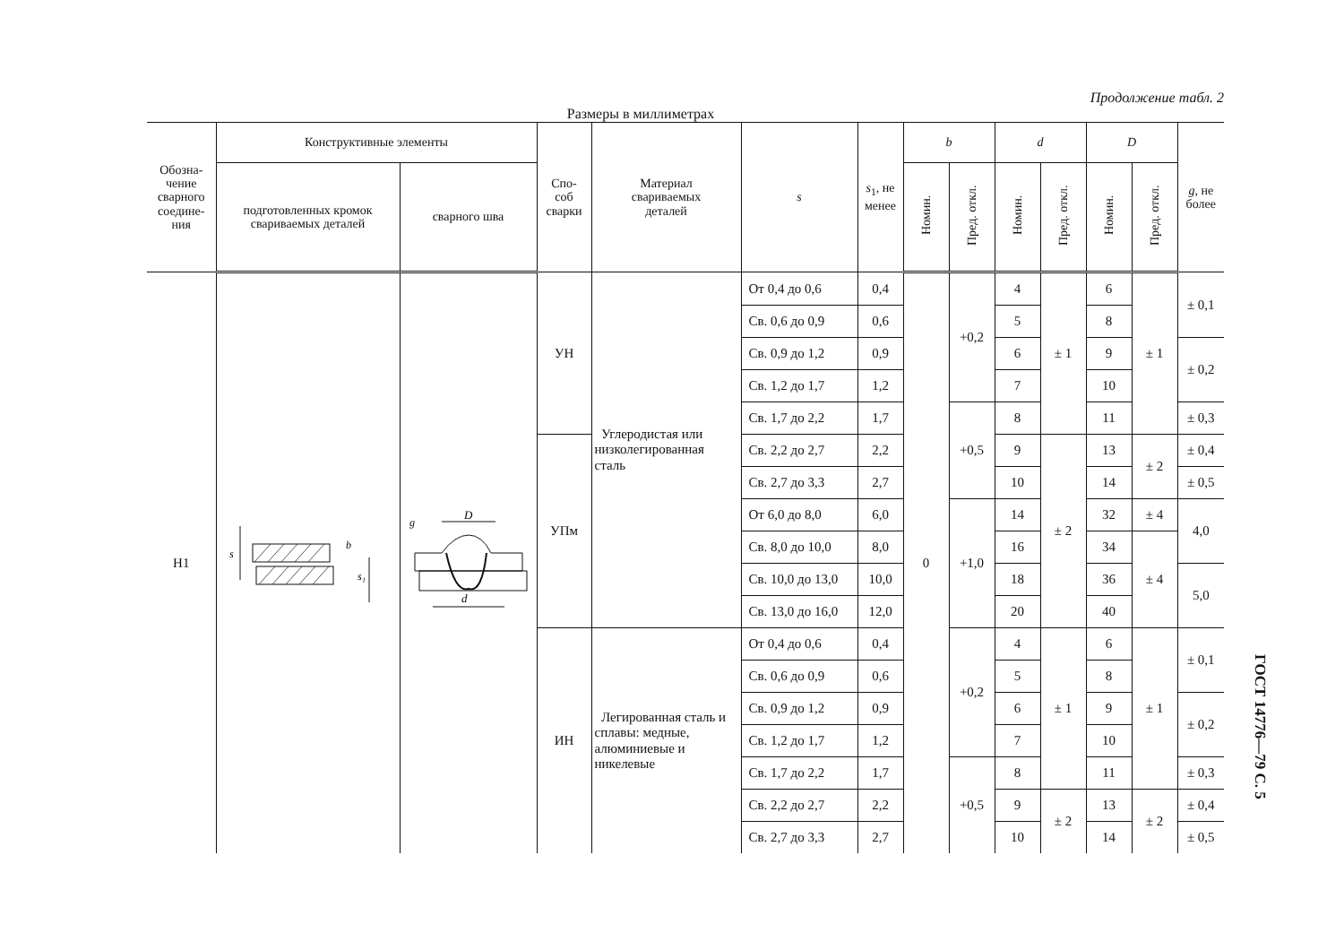Продолжение табл. 2
Размеры в миллиметрах
| Обозна- чение сварного соедине- ния | Конструктивные элементы | | Спо- соб сварки | Материал свариваемых деталей | s | s<sub>1</sub>, не менее | b | | d | | D | | g , не более |
| --- | --- | --- | --- | --- | --- | --- | --- | --- | --- | --- | --- | --- | --- |
| | подготовленных кромок свариваемых деталей | сварного шва | | | | | Номин. | Пред. откл. | Номин. | Пред. откл. | Номин. | Пред. откл. | |
| Н1 | s s₁ b | D g d | УН | Углеродистая или низколегированная сталь | От 0,4 до 0,6 | 0,4 | 0 | +0,2 | 4 | ± 1 | 6 | ± 1 | ± 0,1 |
| | | | | | Св. 0,6 до 0,9 | 0,6 | | | 5 | | 8 | | |
| | | | | | Св. 0,9 до 1,2 | 0,9 | | | 6 | | 9 | | ± 0,2 |
| | | | | | Св. 1,2 до 1,7 | 1,2 | | | 7 | | 10 | | |
| | | | | | Св. 1,7 до 2,2 | 1,7 | | +0,5 | 8 | | 11 | | ± 0,3 |
| | | | УПм | | Св. 2,2 до 2,7 | 2,2 | | | 9 | ± 2 | 13 | ± 2 | ± 0,4 |
| | | | | | Св. 2,7 до 3,3 | 2,7 | | | 10 | | 14 | | ± 0,5 |
| | | | | | От 6,0 до 8,0 | 6,0 | | +1,0 | 14 | | 32 | ± 4 | 4,0 |
| | | | | | Св. 8,0 до 10,0 | 8,0 | | | 16 | | 34 | ± 4 | |
| | | | | | Св. 10,0 до 13,0 | 10,0 | | | 18 | | 36 | | 5,0 |
| | | | | | Св. 13,0 до 16,0 | 12,0 | | | 20 | | 40 | | |
| | | | ИН | Легированная сталь и сплавы: медные, алюминиевые и никелевые | От 0,4 до 0,6 | 0,4 | | +0,2 | 4 | ± 1 | 6 | ± 1 | ± 0,1 |
| | | | | | Св. 0,6 до 0,9 | 0,6 | | | 5 | | 8 | | |
| | | | | | Св. 0,9 до 1,2 | 0,9 | | | 6 | | 9 | | ± 0,2 |
| | | | | | Св. 1,2 до 1,7 | 1,2 | | | 7 | | 10 | | |
| | | | | | Св. 1,7 до 2,2 | 1,7 | | +0,5 | 8 | | 11 | | ± 0,3 |
| | | | | | Св. 2,2 до 2,7 | 2,2 | | | 9 | ± 2 | 13 | ± 2 | ± 0,4 |
| | | | | | Св. 2,7 до 3,3 | 2,7 | | | 10 | | 14 | | ± 0,5 |
ГОСТ 14776—79 С. 5